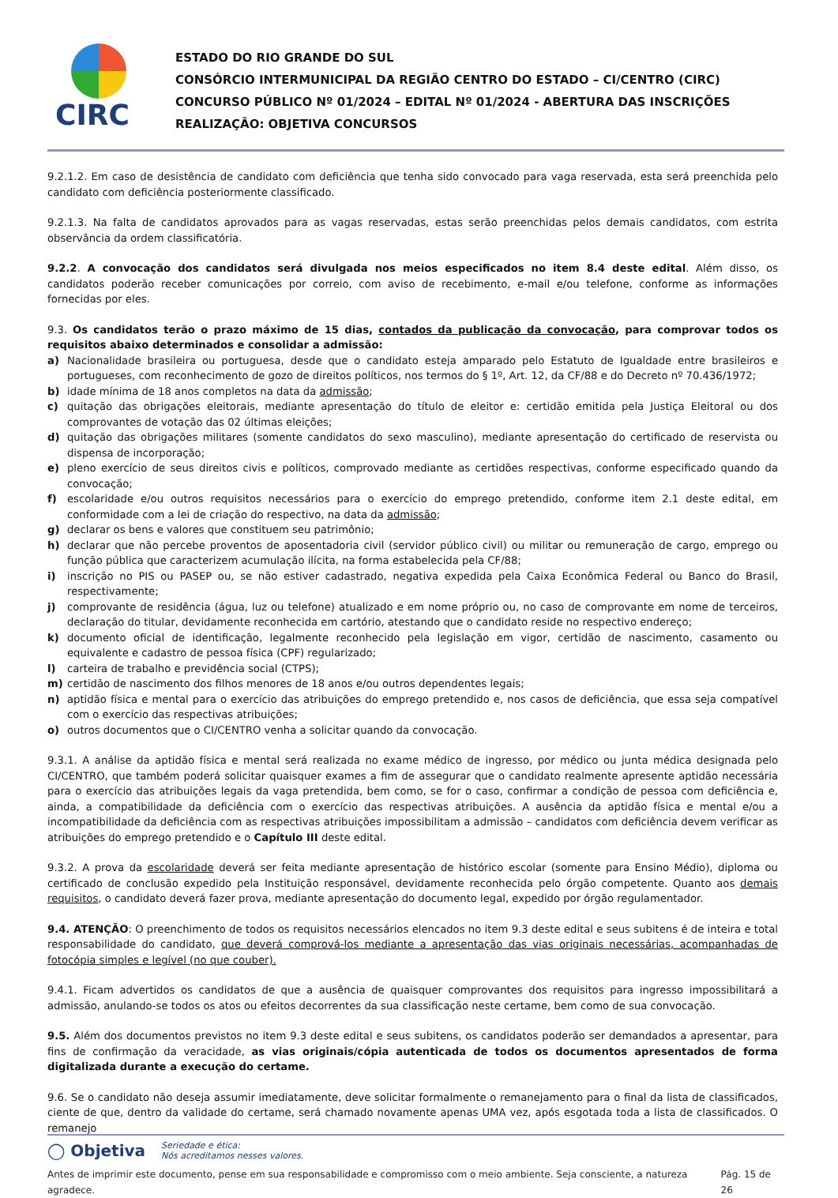CIRC
ESTADO DO RIO GRANDE DO SUL
CONSÓRCIO INTERMUNICIPAL DA REGIÃO CENTRO DO ESTADO – CI/CENTRO (CIRC)
CONCURSO PÚBLICO Nº 01/2024 – EDITAL Nº 01/2024 - ABERTURA DAS INSCRIÇÕES
REALIZAÇÃO: OBJETIVA CONCURSOS
9.2.1.2. Em caso de desistência de candidato com deficiência que tenha sido convocado para vaga reservada, esta será preenchida pelo candidato com deficiência posteriormente classificado.
9.2.1.3. Na falta de candidatos aprovados para as vagas reservadas, estas serão preenchidas pelos demais candidatos, com estrita observância da ordem classificatória.
9.2.2. A convocação dos candidatos será divulgada nos meios especificados no item 8.4 deste edital. Além disso, os candidatos poderão receber comunicações por correio, com aviso de recebimento, e-mail e/ou telefone, conforme as informações fornecidas por eles.
9.3. Os candidatos terão o prazo máximo de 15 dias, contados da publicação da convocação, para comprovar todos os requisitos abaixo determinados e consolidar a admissão:
a) Nacionalidade brasileira ou portuguesa, desde que o candidato esteja amparado pelo Estatuto de Igualdade entre brasileiros e portugueses, com reconhecimento de gozo de direitos políticos, nos termos do § 1º, Art. 12, da CF/88 e do Decreto nº 70.436/1972;
b) idade mínima de 18 anos completos na data da admissão;
c) quitação das obrigações eleitorais, mediante apresentação do título de eleitor e: certidão emitida pela Justiça Eleitoral ou dos comprovantes de votação das 02 últimas eleições;
d) quitação das obrigações militares (somente candidatos do sexo masculino), mediante apresentação do certificado de reservista ou dispensa de incorporação;
e) pleno exercício de seus direitos civis e políticos, comprovado mediante as certidões respectivas, conforme especificado quando da convocação;
f) escolaridade e/ou outros requisitos necessários para o exercício do emprego pretendido, conforme item 2.1 deste edital, em conformidade com a lei de criação do respectivo, na data da admissão;
g) declarar os bens e valores que constituem seu patrimônio;
h) declarar que não percebe proventos de aposentadoria civil (servidor público civil) ou militar ou remuneração de cargo, emprego ou função pública que caracterizem acumulação ilícita, na forma estabelecida pela CF/88;
i) inscrição no PIS ou PASEP ou, se não estiver cadastrado, negativa expedida pela Caixa Econômica Federal ou Banco do Brasil, respectivamente;
j) comprovante de residência (água, luz ou telefone) atualizado e em nome próprio ou, no caso de comprovante em nome de terceiros, declaração do titular, devidamente reconhecida em cartório, atestando que o candidato reside no respectivo endereço;
k) documento oficial de identificação, legalmente reconhecido pela legislação em vigor, certidão de nascimento, casamento ou equivalente e cadastro de pessoa física (CPF) regularizado;
l) carteira de trabalho e previdência social (CTPS);
m) certidão de nascimento dos filhos menores de 18 anos e/ou outros dependentes legais;
n) aptidão física e mental para o exercício das atribuições do emprego pretendido e, nos casos de deficiência, que essa seja compatível com o exercício das respectivas atribuições;
o) outros documentos que o CI/CENTRO venha a solicitar quando da convocação.
9.3.1. A análise da aptidão física e mental será realizada no exame médico de ingresso, por médico ou junta médica designada pelo CI/CENTRO, que também poderá solicitar quaisquer exames a fim de assegurar que o candidato realmente apresente aptidão necessária para o exercício das atribuições legais da vaga pretendida, bem como, se for o caso, confirmar a condição de pessoa com deficiência e, ainda, a compatibilidade da deficiência com o exercício das respectivas atribuições. A ausência da aptidão física e mental e/ou a incompatibilidade da deficiência com as respectivas atribuições impossibilitam a admissão – candidatos com deficiência devem verificar as atribuições do emprego pretendido e o Capítulo III deste edital.
9.3.2. A prova da escolaridade deverá ser feita mediante apresentação de histórico escolar (somente para Ensino Médio), diploma ou certificado de conclusão expedido pela Instituição responsável, devidamente reconhecida pelo órgão competente. Quanto aos demais requisitos, o candidato deverá fazer prova, mediante apresentação do documento legal, expedido por órgão regulamentador.
9.4. ATENÇÃO: O preenchimento de todos os requisitos necessários elencados no item 9.3 deste edital e seus subitens é de inteira e total responsabilidade do candidato, que deverá comprová-los mediante a apresentação das vias originais necessárias, acompanhadas de fotocópia simples e legível (no que couber).
9.4.1. Ficam advertidos os candidatos de que a ausência de quaisquer comprovantes dos requisitos para ingresso impossibilitará a admissão, anulando-se todos os atos ou efeitos decorrentes da sua classificação neste certame, bem como de sua convocação.
9.5. Além dos documentos previstos no item 9.3 deste edital e seus subitens, os candidatos poderão ser demandados a apresentar, para fins de confirmação da veracidade, as vias originais/cópia autenticada de todos os documentos apresentados de forma digitalizada durante a execução do certame.
9.6. Se o candidato não deseja assumir imediatamente, deve solicitar formalmente o remanejamento para o final da lista de classificados, ciente de que, dentro da validade do certame, será chamado novamente apenas UMA vez, após esgotada toda a lista de classificados. O remanejo
◯ Objetiva Seriedade e ética:
Nós acreditamos nesses valores.
Antes de imprimir este documento, pense em sua responsabilidade e compromisso com o meio ambiente. Seja consciente, a natureza agradece. Pág. 15 de 26